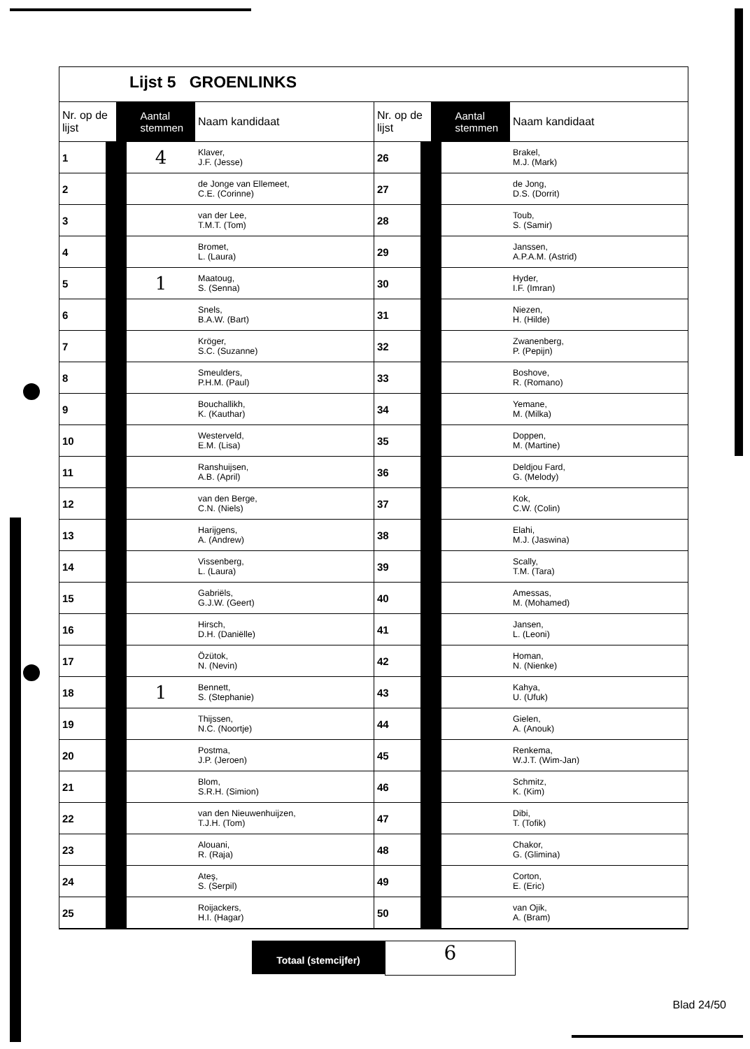Lijst 5 GROENLINKS
| Nr. op de lijst | Aantal stemmen | Naam kandidaat |
| --- | --- | --- |
| 1 | 4 | Klaver, J.F. (Jesse) |
| 2 | | de Jonge van Ellemeet, C.E. (Corinne) |
| 3 | | van der Lee, T.M.T. (Tom) |
| 4 | | Bromet, L. (Laura) |
| 5 | 1 | Maatoug, S. (Senna) |
| 6 | | Snels, B.A.W. (Bart) |
| 7 | | Kröger, S.C. (Suzanne) |
| 8 | | Smeulders, P.H.M. (Paul) |
| 9 | | Bouchallikh, K. (Kauthar) |
| 10 | | Westerveld, E.M. (Lisa) |
| 11 | | Ranshuijsen, A.B. (April) |
| 12 | | van den Berge, C.N. (Niels) |
| 13 | | Harijgens, A. (Andrew) |
| 14 | | Vissenberg, L. (Laura) |
| 15 | | Gabriëls, G.J.W. (Geert) |
| 16 | | Hirsch, D.H. (Daniëlle) |
| 17 | | Özütok, N. (Nevin) |
| 18 | 1 | Bennett, S. (Stephanie) |
| 19 | | Thijssen, N.C. (Noortje) |
| 20 | | Postma, J.P. (Jeroen) |
| 21 | | Blom, S.R.H. (Simion) |
| 22 | | van den Nieuwenhuijzen, T.J.H. (Tom) |
| 23 | | Alouani, R. (Raja) |
| 24 | | Ateş, S. (Serpil) |
| 25 | | Roijackers, H.I. (Hagar) |
| Nr. op de lijst | Aantal stemmen | Naam kandidaat |
| --- | --- | --- |
| 26 | | Brakel, M.J. (Mark) |
| 27 | | de Jong, D.S. (Dorrit) |
| 28 | | Toub, S. (Samir) |
| 29 | | Janssen, A.P.A.M. (Astrid) |
| 30 | | Hyder, I.F. (Imran) |
| 31 | | Niezen, H. (Hilde) |
| 32 | | Zwanenberg, P. (Pepijn) |
| 33 | | Boshove, R. (Romano) |
| 34 | | Yemane, M. (Milka) |
| 35 | | Doppen, M. (Martine) |
| 36 | | Deldjou Fard, G. (Melody) |
| 37 | | Kok, C.W. (Colin) |
| 38 | | Elahi, M.J. (Jaswina) |
| 39 | | Scally, T.M. (Tara) |
| 40 | | Amessas, M. (Mohamed) |
| 41 | | Jansen, L. (Leoni) |
| 42 | | Homan, N. (Nienke) |
| 43 | | Kahya, U. (Ufuk) |
| 44 | | Gielen, A. (Anouk) |
| 45 | | Renkema, W.J.T. (Wim-Jan) |
| 46 | | Schmitz, K. (Kim) |
| 47 | | Dibi, T. (Tofik) |
| 48 | | Chakor, G. (Glimina) |
| 49 | | Corton, E. (Eric) |
| 50 | | van Ojik, A. (Bram) |
Totaal (stemcijfer)
6
Blad 24/50